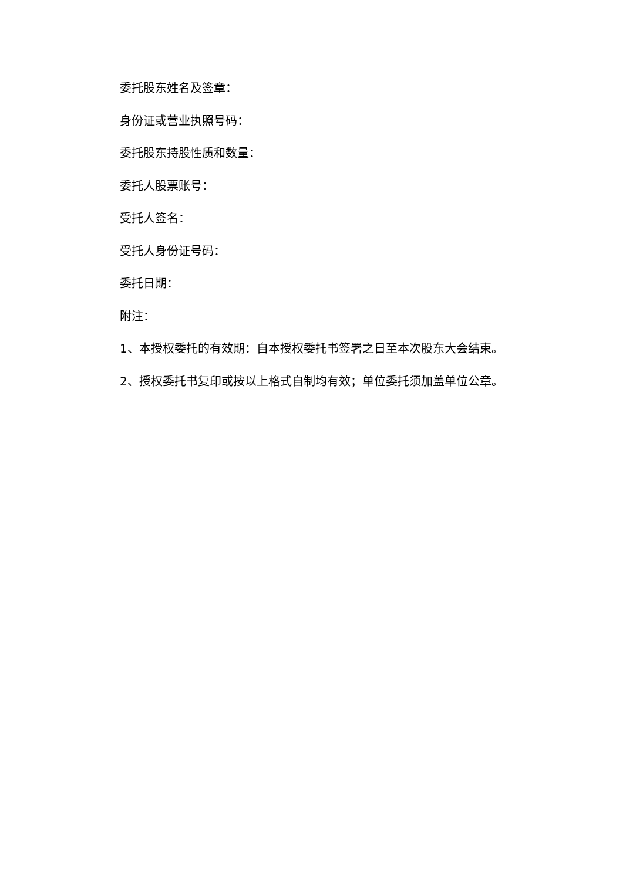委托股东姓名及签章：
身份证或营业执照号码：
委托股东持股性质和数量：
委托人股票账号：
受托人签名：
受托人身份证号码：
委托日期：
附注：
1、本授权委托的有效期：自本授权委托书签署之日至本次股东大会结束。
2、授权委托书复印或按以上格式自制均有效；单位委托须加盖单位公章。